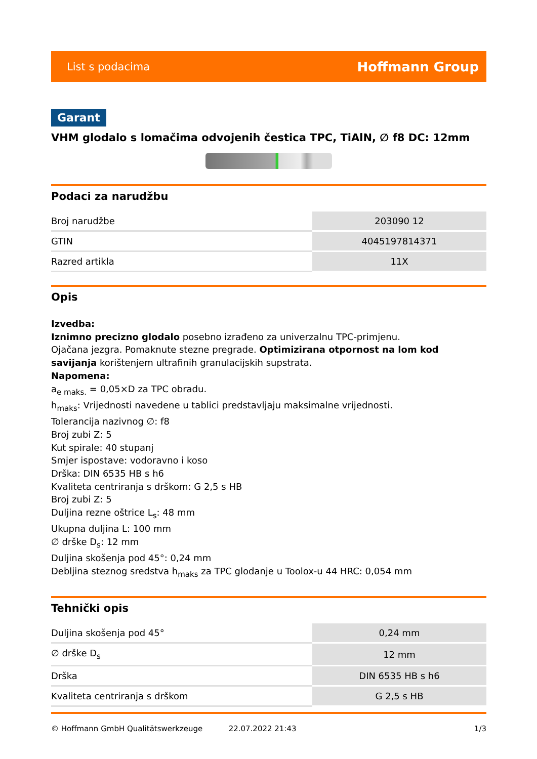List s podacima Hoffmann Group
Garant
VHM glodalo s lomačima odvojenih čestica TPC, TiAlN, ∅ f8 DC: 12mm
Podaci za narudžbu
| Broj narudžbe | 203090 12 |
| GTIN | 4045197814371 |
| Razred artikla | 11X |
Opis
Izvedba:
Iznimno precizno glodalo posebno izrađeno za univerzalnu TPC-primjenu.
Ojačana jezgra. Pomaknute stezne pregrade. Optimizirana otpornost na lom kod savijanja korištenjem ultrafinih granulacijskih supstrata.
Napomena:
a<sub>e maks.</sub> = 0,05×D za TPC obradu.
h<sub>maks</sub>: Vrijednosti navedene u tablici predstavljaju maksimalne vrijednosti.
Tolerancija nazivnog ∅: f8
Broj zubi Z: 5
Kut spirale: 40 stupanj
Smjer ispostave: vodoravno i koso
Drška: DIN 6535 HB s h6
Kvaliteta centriranja s drškom: G 2,5 s HB
Broj zubi Z: 5
Duljina rezne oštrice L<sub>s</sub>: 48 mm
Ukupna duljina L: 100 mm
∅ drške D<sub>s</sub>: 12 mm
Duljina skošenja pod 45°: 0,24 mm
Debljina steznog sredstva h<sub>maks</sub> za TPC glodanje u Toolox-u 44 HRC: 0,054 mm
Tehnički opis
| Duljina skošenja pod 45° | 0,24 mm |
| ∅ drške D<sub>s</sub> | 12 mm |
| Drška | DIN 6535 HB s h6 |
| Kvaliteta centriranja s drškom | G 2,5 s HB |
© Hoffmann GmbH Qualitätswerkzeuge 22.07.2022 21:43 1/3